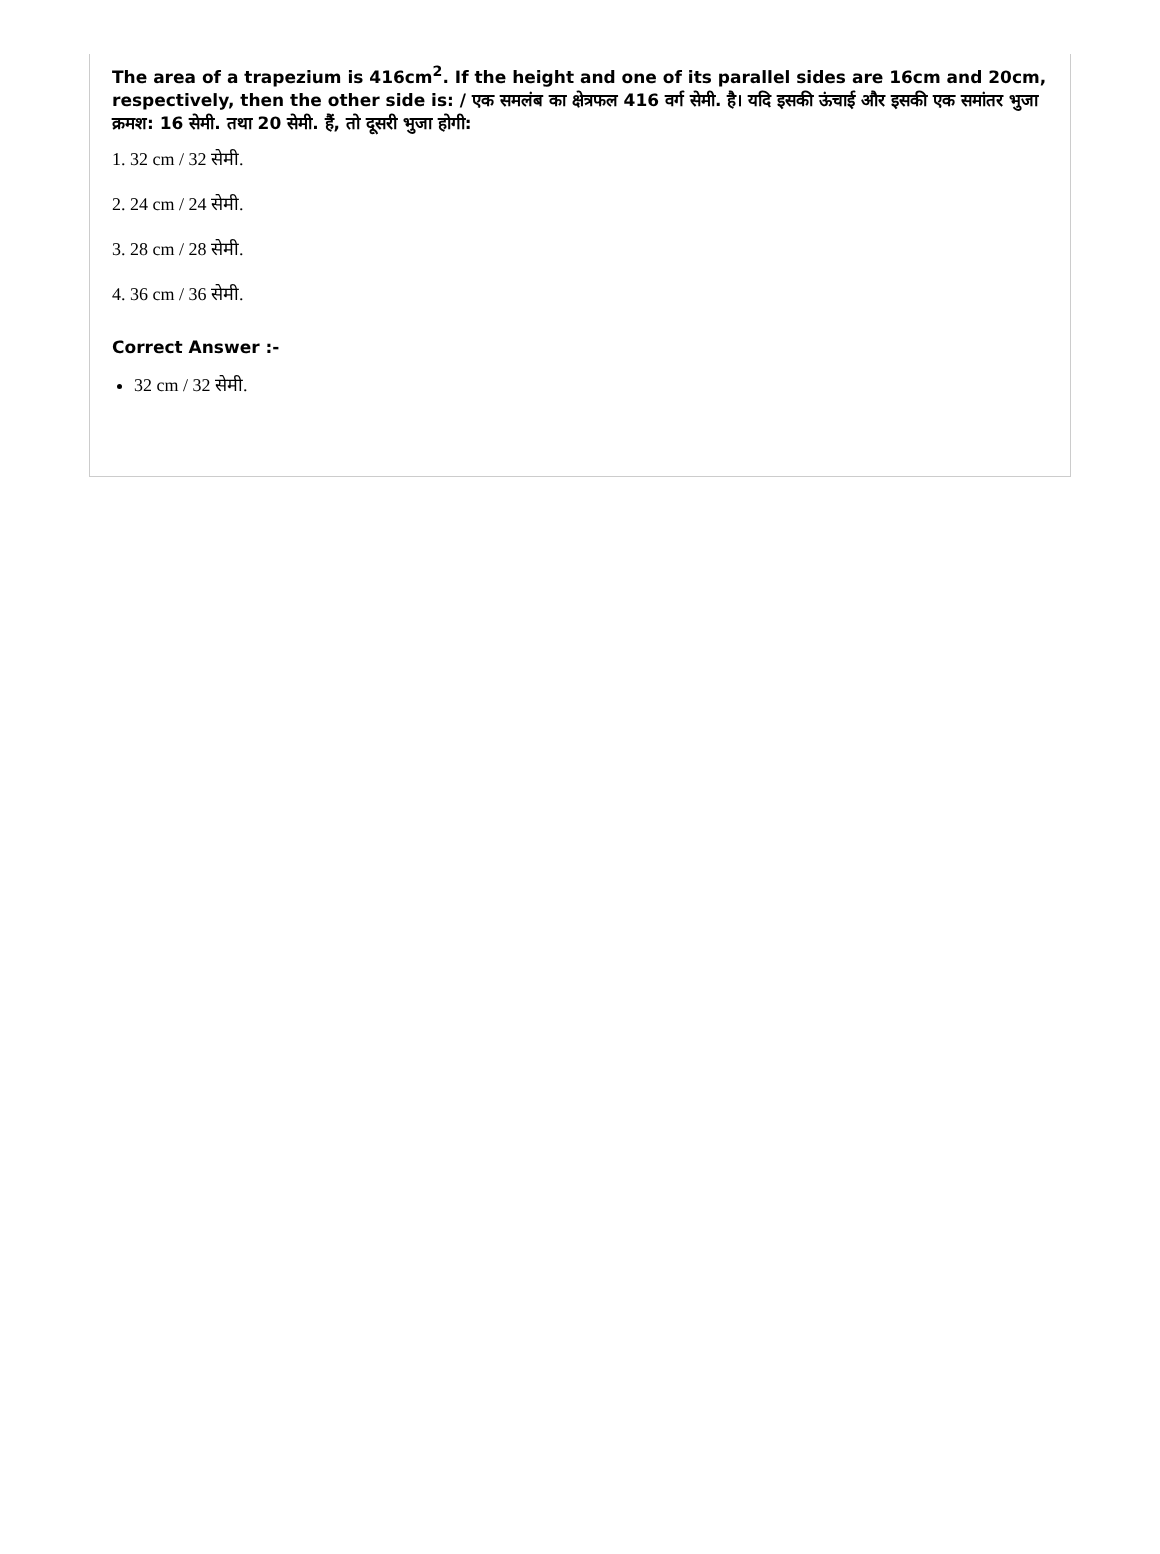The area of a trapezium is 416cm<sup>2</sup>. If the height and one of its parallel sides are 16cm and 20cm, respectively, then the other side is: / एक समलंब का क्षेत्रफल 416 वर्ग सेमी. है। यदि इसकी ऊंचाई और इसकी एक समांतर भुजा क्रमश: 16 सेमी. तथा 20 सेमी. हैं, तो दूसरी भुजा होगी:
1. 32 cm / 32 सेमी.
2. 24 cm / 24 सेमी.
3. 28 cm / 28 सेमी.
4. 36 cm / 36 सेमी.
Correct Answer :-
32 cm / 32 सेमी.